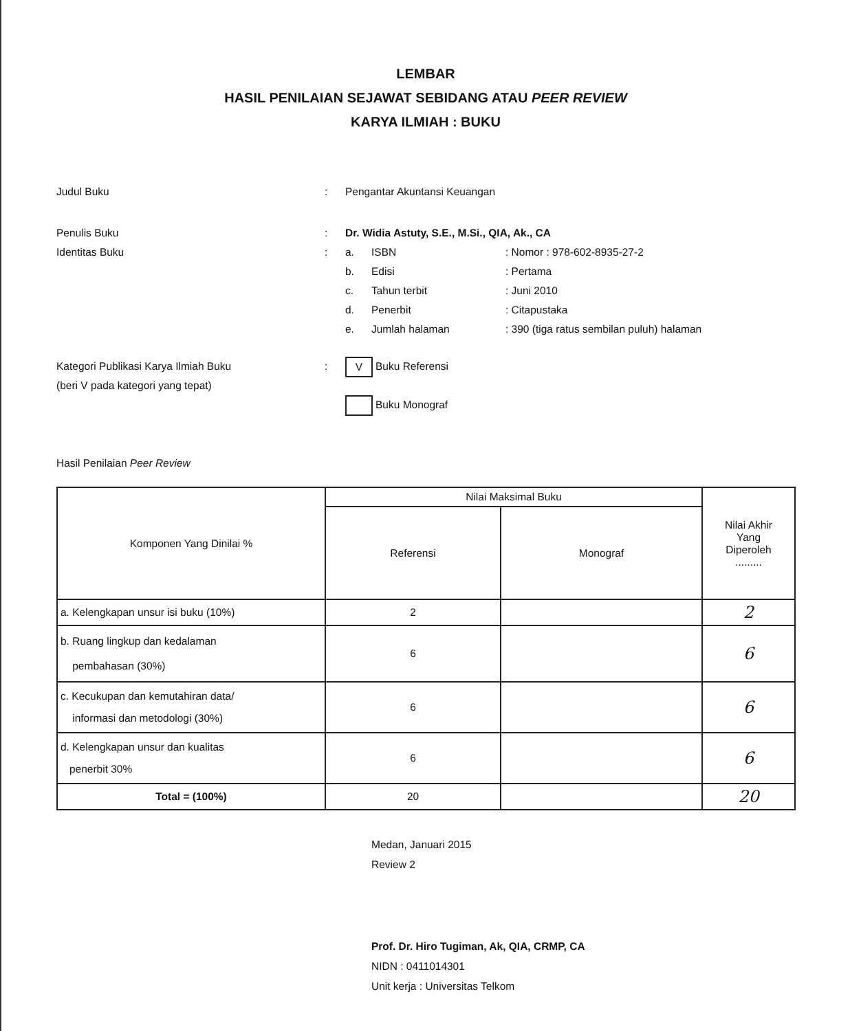LEMBAR
HASIL PENILAIAN SEJAWAT SEBIDANG ATAU PEER REVIEW
KARYA ILMIAH : BUKU
Judul Buku : Pengantar Akuntansi Keuangan
Penulis Buku : Dr. Widia Astuty, S.E., M.Si., QIA, Ak., CA
Identitas Buku : a. ISBN: Nomor : 978-602-8935-27-2
b. Edisi: Pertama
c. Tahun terbit: Juni 2010
d. Penerbit: Citapustaka
e. Jumlah halaman: 390 (tiga ratus sembilan puluh) halaman
Kategori Publikasi Karya Ilmiah Buku
(beri V pada kategori yang tepat)
:
V Buku Referensi
Buku Monograf
Hasil Penilaian Peer Review
| Komponen Yang Dinilai % | Nilai Maksimal Buku | | Nilai Akhir Yang Diperoleh ......... |
| --- | --- | --- | --- |
| | Referensi | Monograf | |
| a. Kelengkapan unsur isi buku (10%) | 2 | | 2 |
| b. Ruang lingkup dan kedalaman pembahasan (30%) | 6 | | 6 |
| c. Kecukupan dan kemutahiran data/ informasi dan metodologi (30%) | 6 | | 6 |
| d. Kelengkapan unsur dan kualitas penerbit 30% | 6 | | 6 |
| Total = (100%) | 20 | | 20 |
Medan, Januari 2015
Review 2
Prof. Dr. Hiro Tugiman, Ak, QIA, CRMP, CA
NIDN : 0411014301
Unit kerja : Universitas Telkom